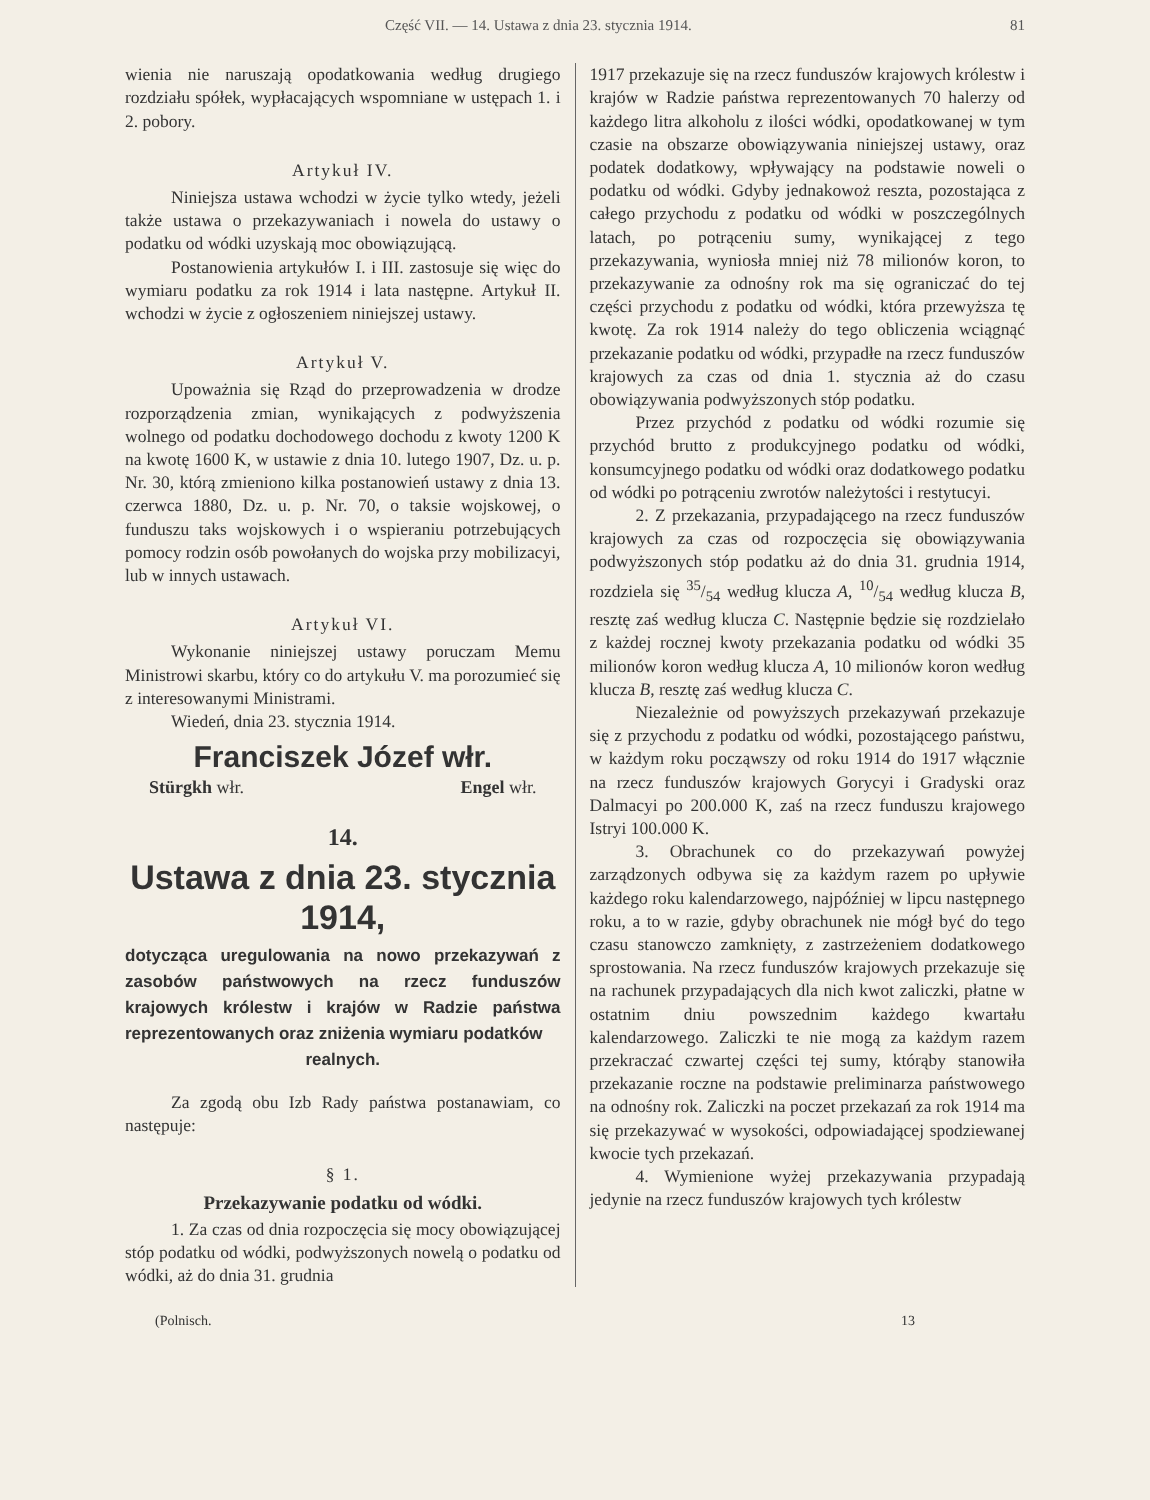Część VII. — 14. Ustawa z dnia 23. stycznia 1914. 81
wienia nie naruszają opodatkowania według drugiego rozdziału spółek, wypłacających wspomniane w ustępach 1. i 2. pobory.
Artykuł IV.
Niniejsza ustawa wchodzi w życie tylko wtedy, jeżeli także ustawa o przekazywaniach i nowela do ustawy o podatku od wódki uzyskają moc obowiązującą.
Postanowienia artykułów I. i III. zastosuje się więc do wymiaru podatku za rok 1914 i lata następne. Artykuł II. wchodzi w życie z ogłoszeniem niniejszej ustawy.
Artykuł V.
Upoważnia się Rząd do przeprowadzenia w drodze rozporządzenia zmian, wynikających z podwyższenia wolnego od podatku dochodowego dochodu z kwoty 1200 K na kwotę 1600 K, w ustawie z dnia 10. lutego 1907, Dz. u. p. Nr. 30, którą zmieniono kilka postanowień ustawy z dnia 13. czerwca 1880, Dz. u. p. Nr. 70, o taksie wojskowej, o funduszu taks wojskowych i o wspieraniu potrzebujących pomocy rodzin osób powołanych do wojska przy mobilizacyi, lub w innych ustawach.
Artykuł VI.
Wykonanie niniejszej ustawy poruczam Memu Ministrowi skarbu, który co do artykułu V. ma porozumieć się z interesowanymi Ministrami.
Wiedeń, dnia 23. stycznia 1914.
Franciszek Józef włr.
Stürgkh włr. Engel włr.
14.
Ustawa z dnia 23. stycznia 1914,
dotycząca uregulowania na nowo przekazywań z zasobów państwowych na rzecz funduszów krajowych królestw i krajów w Radzie państwa reprezentowanych oraz zniżenia wymiaru podatków
realnych.
Za zgodą obu Izb Rady państwa postanawiam, co następuje:
§ 1.
Przekazywanie podatku od wódki.
1. Za czas od dnia rozpoczęcia się mocy obowiązującej stóp podatku od wódki, podwyższonych nowelą o podatku od wódki, aż do dnia 31. grudnia
1917 przekazuje się na rzecz funduszów krajowych królestw i krajów w Radzie państwa reprezentowanych 70 halerzy od każdego litra alkoholu z ilości wódki, opodatkowanej w tym czasie na obszarze obowiązywania niniejszej ustawy, oraz podatek dodatkowy, wpływający na podstawie noweli o podatku od wódki. Gdyby jednakowoż reszta, pozostająca z całego przychodu z podatku od wódki w poszczególnych latach, po potrąceniu sumy, wynikającej z tego przekazywania, wyniosła mniej niż 78 milionów koron, to przekazywanie za odnośny rok ma się ograniczać do tej części przychodu z podatku od wódki, która przewyższa tę kwotę. Za rok 1914 należy do tego obliczenia wciągnąć przekazanie podatku od wódki, przypadłe na rzecz funduszów krajowych za czas od dnia 1. stycznia aż do czasu obowiązywania podwyższonych stóp podatku.
Przez przychód z podatku od wódki rozumie się przychód brutto z produkcyjnego podatku od wódki, konsumcyjnego podatku od wódki oraz dodatkowego podatku od wódki po potrąceniu zwrotów należytości i restytucyi.
2. Z przekazania, przypadającego na rzecz funduszów krajowych za czas od rozpoczęcia się obowiązywania podwyższonych stóp podatku aż do dnia 31. grudnia 1914, rozdziela się 35/54 według klucza A, 10/54 według klucza B, resztę zaś według klucza C. Następnie będzie się rozdzielało z każdej rocznej kwoty przekazania podatku od wódki 35 milionów koron według klucza A, 10 milionów koron według klucza B, resztę zaś według klucza C.
Niezależnie od powyższych przekazywań przekazuje się z przychodu z podatku od wódki, pozostającego państwu, w każdym roku począwszy od roku 1914 do 1917 włącznie na rzecz funduszów krajowych Gorycyi i Gradyski oraz Dalmacyi po 200.000 K, zaś na rzecz funduszu krajowego Istryi 100.000 K.
3. Obrachunek co do przekazywań powyżej zarządzonych odbywa się za każdym razem po upływie każdego roku kalendarzowego, najpóźniej w lipcu następnego roku, a to w razie, gdyby obrachunek nie mógł być do tego czasu stanowczo zamknięty, z zastrzeżeniem dodatkowego sprostowania. Na rzecz funduszów krajowych przekazuje się na rachunek przypadających dla nich kwot zaliczki, płatne w ostatnim dniu powszednim każdego kwartału kalendarzowego. Zaliczki te nie mogą za każdym razem przekraczać czwartej części tej sumy, którąby stanowiła przekazanie roczne na podstawie preliminarza państwowego na odnośny rok. Zaliczki na poczet przekazań za rok 1914 ma się przekazywać w wysokości, odpowiadającej spodziewanej kwocie tych przekazań.
4. Wymienione wyżej przekazywania przypadają jedynie na rzecz funduszów krajowych tych królestw
(Polnisch. 13